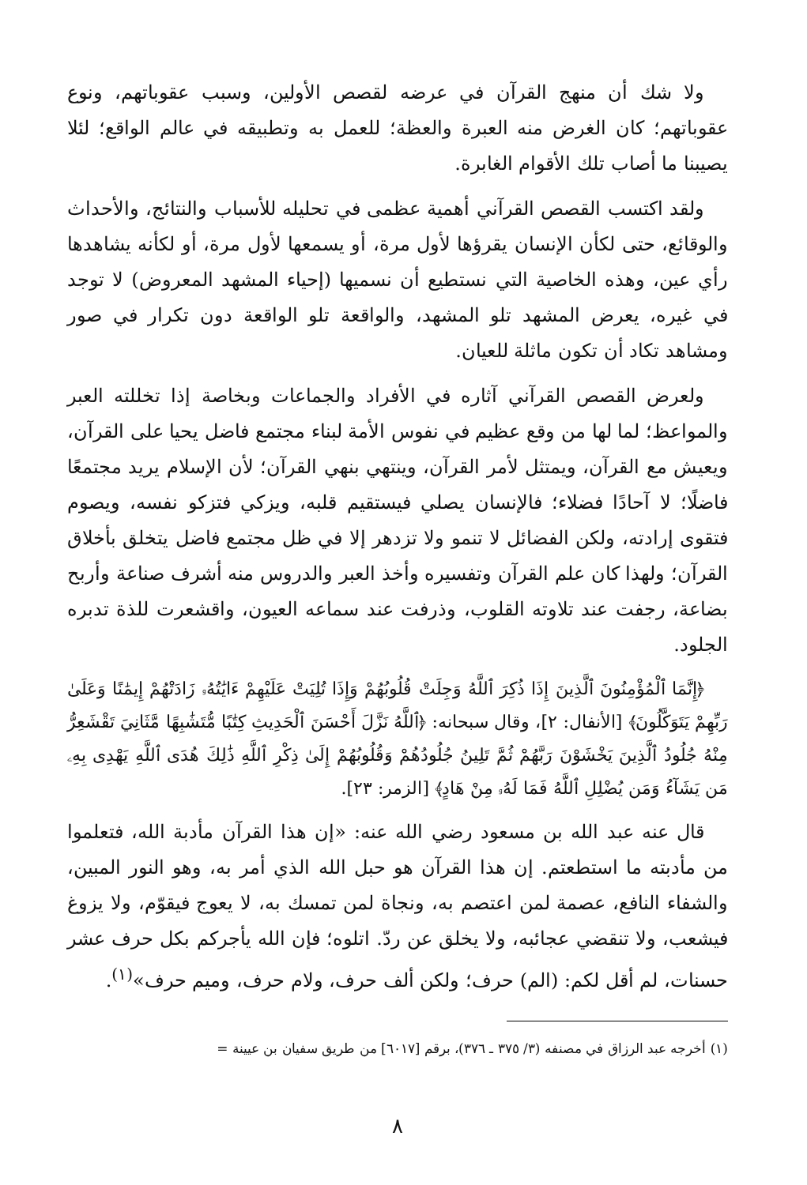ولا شك أن منهج القرآن في عرضه لقصص الأولين، وسبب عقوباتهم، ونوع عقوباتهم؛ كان الغرض منه العبرة والعظة؛ للعمل به وتطبيقه في عالم الواقع؛ لئلا يصيبنا ما أصاب تلك الأقوام الغابرة.
ولقد اكتسب القصص القرآني أهمية عظمى في تحليله للأسباب والنتائج، والأحداث والوقائع، حتى لكأن الإنسان يقرؤها لأول مرة، أو يسمعها لأول مرة، أو لكأنه يشاهدها رأي عين، وهذه الخاصية التي نستطيع أن نسميها (إحياء المشهد المعروض) لا توجد في غيره، يعرض المشهد تلو المشهد، والواقعة تلو الواقعة دون تكرار في صور ومشاهد تكاد أن تكون ماثلة للعيان.
ولعرض القصص القرآني آثاره في الأفراد والجماعات وبخاصة إذا تخللته العبر والمواعظ؛ لما لها من وقع عظيم في نفوس الأمة لبناء مجتمع فاضل يحيا على القرآن، ويعيش مع القرآن، ويمتثل لأمر القرآن، وينتهي بنهي القرآن؛ لأن الإسلام يريد مجتمعًا فاضلًا؛ لا آحادًا فضلاء؛ فالإنسان يصلي فيستقيم قلبه، ويزكي فتزكو نفسه، ويصوم فتقوى إرادته، ولكن الفضائل لا تنمو ولا تزدهر إلا في ظل مجتمع فاضل يتخلق بأخلاق القرآن؛ ولهذا كان علم القرآن وتفسيره وأخذ العبر والدروس منه أشرف صناعة وأربح بضاعة، رجفت عند تلاوته القلوب، وذرفت عند سماعه العيون، واقشعرت للذة تدبره الجلود.
﴿إِنَّمَا ٱلْمُؤْمِنُونَ ٱلَّذِينَ إِذَا ذُكِرَ ٱللَّهُ وَجِلَتْ قُلُوبُهُمْ وَإِذَا تُلِيَتْ عَلَيْهِمْ ءَايَٰتُهُۥ زَادَتْهُمْ إِيمَٰنًا وَعَلَىٰ رَبِّهِمْ يَتَوَكَّلُونَ﴾ [الأنفال: ٢]، وقال سبحانه: ﴿ٱللَّهُ نَزَّلَ أَحْسَنَ ٱلْحَدِيثِ كِتَٰبًا مُّتَشَٰبِهًا مَّثَانِيَ تَقْشَعِرُّ مِنْهُ جُلُودُ ٱلَّذِينَ يَخْشَوْنَ رَبَّهُمْ ثُمَّ تَلِينُ جُلُودُهُمْ وَقُلُوبُهُمْ إِلَىٰ ذِكْرِ ٱللَّهِ ذَٰلِكَ هُدَى ٱللَّهِ يَهْدِى بِهِۦ مَن يَشَآءُ وَمَن يُضْلِلِ ٱللَّهُ فَمَا لَهُۥ مِنْ هَادٍ﴾ [الزمر: ٢٣].
قال عنه عبد الله بن مسعود رضي الله عنه: «إن هذا القرآن مأدبة الله، فتعلموا من مأدبته ما استطعتم. إن هذا القرآن هو حبل الله الذي أمر به، وهو النور المبين، والشفاء النافع، عصمة لمن اعتصم به، ونجاة لمن تمسك به، لا يعوج فيقوّم، ولا يزوغ فيشعب، ولا تنقضي عجائبه، ولا يخلق عن ردّ. اتلوه؛ فإن الله يأجركم بكل حرف عشر حسنات، لم أقل لكم: (الم) حرف؛ ولكن ألف حرف، ولام حرف، وميم حرف»<sup>(١)</sup>.
(١) أخرجه عبد الرزاق في مصنفه (٣/ ٣٧٥ ـ ٣٧٦)، برقم [٦٠١٧] من طريق سفيان بن عيينة =
٨